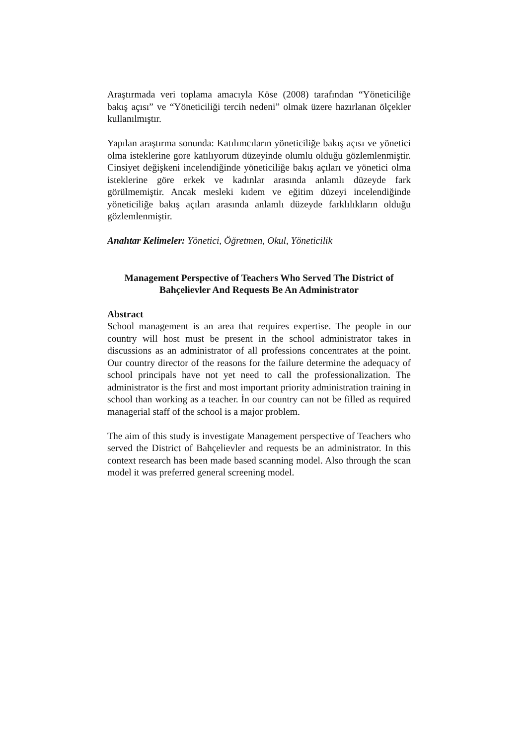Araştırmada veri toplama amacıyla Köse (2008) tarafından “Yöneticiliğe bakış açısı” ve “Yöneticiliği tercih nedeni” olmak üzere hazırlanan ölçekler kullanılmıştır.
Yapılan araştırma sonunda: Katılımcıların yöneticiliğe bakış açısı ve yönetici olma isteklerine gore katılıyorum düzeyinde olumlu olduğu gözlemlenmiştir. Cinsiyet değişkeni incelendiğinde yöneticiliğe bakış açıları ve yönetici olma isteklerine göre erkek ve kadınlar arasında anlamlı düzeyde fark görülmemiştir. Ancak mesleki kıdem ve eğitim düzeyi incelendiğinde yöneticiliğe bakış açıları arasında anlamlı düzeyde farklılıkların olduğu gözlemlenmiştir.
Anahtar Kelimeler: Yönetici, Öğretmen, Okul, Yöneticilik
Management Perspective of Teachers Who Served The District of Bahçelievler And Requests Be An Administrator
Abstract
School management is an area that requires expertise. The people in our country will host must be present in the school administrator takes in discussions as an administrator of all professions concentrates at the point. Our country director of the reasons for the failure determine the adequacy of school principals have not yet need to call the professionalization. The administrator is the first and most important priority administration training in school than working as a teacher. İn our country can not be filled as required managerial staff of the school is a major problem.
The aim of this study is investigate Management perspective of Teachers who served the District of Bahçelievler and requests be an administrator. In this context research has been made based scanning model. Also through the scan model it was preferred general screening model.